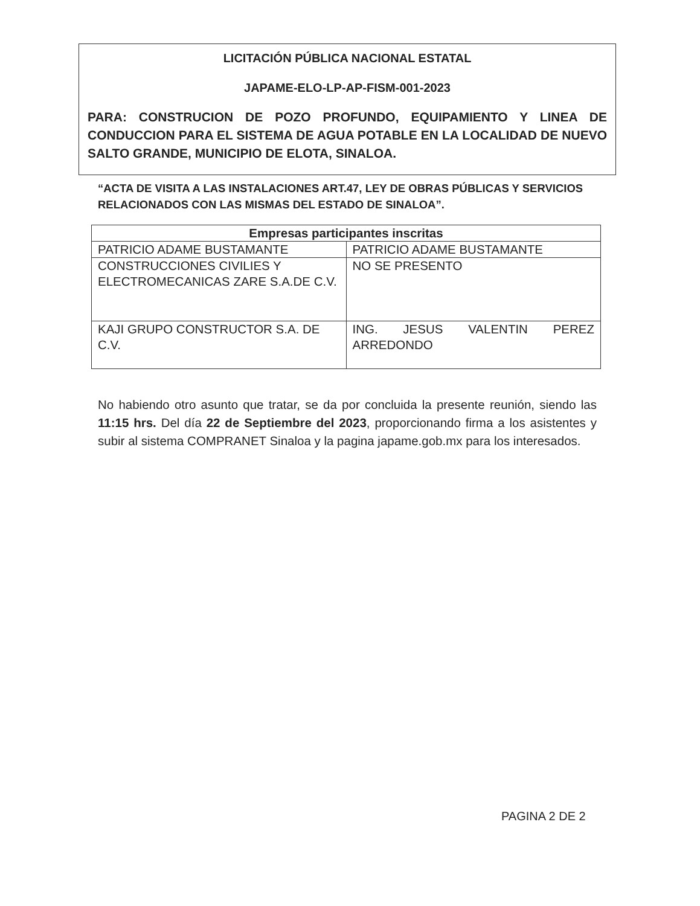LICITACIÓN PÚBLICA NACIONAL ESTATAL
JAPAME-ELO-LP-AP-FISM-001-2023
PARA: CONSTRUCION DE POZO PROFUNDO, EQUIPAMIENTO Y LINEA DE CONDUCCION PARA EL SISTEMA DE AGUA POTABLE EN LA LOCALIDAD DE NUEVO SALTO GRANDE, MUNICIPIO DE ELOTA, SINALOA.
“ACTA DE VISITA A LAS INSTALACIONES ART.47, LEY DE OBRAS PÚBLICAS Y SERVICIOS RELACIONADOS CON LAS MISMAS DEL ESTADO DE SINALOA”.
| Empresas participantes inscritas | |
| --- | --- |
| PATRICIO ADAME BUSTAMANTE | PATRICIO ADAME BUSTAMANTE |
| CONSTRUCCIONES CIVILIES Y ELECTROMECANICAS ZARE S.A.DE C.V. | NO SE PRESENTO |
| KAJI GRUPO CONSTRUCTOR S.A. DE C.V. | ING. JESUS VALENTIN PEREZ ARREDONDO |
No habiendo otro asunto que tratar, se da por concluida la presente reunión, siendo las 11:15 hrs. Del día 22 de Septiembre del 2023, proporcionando firma a los asistentes y subir al sistema COMPRANET Sinaloa y la pagina japame.gob.mx para los interesados.
PAGINA 2 DE 2